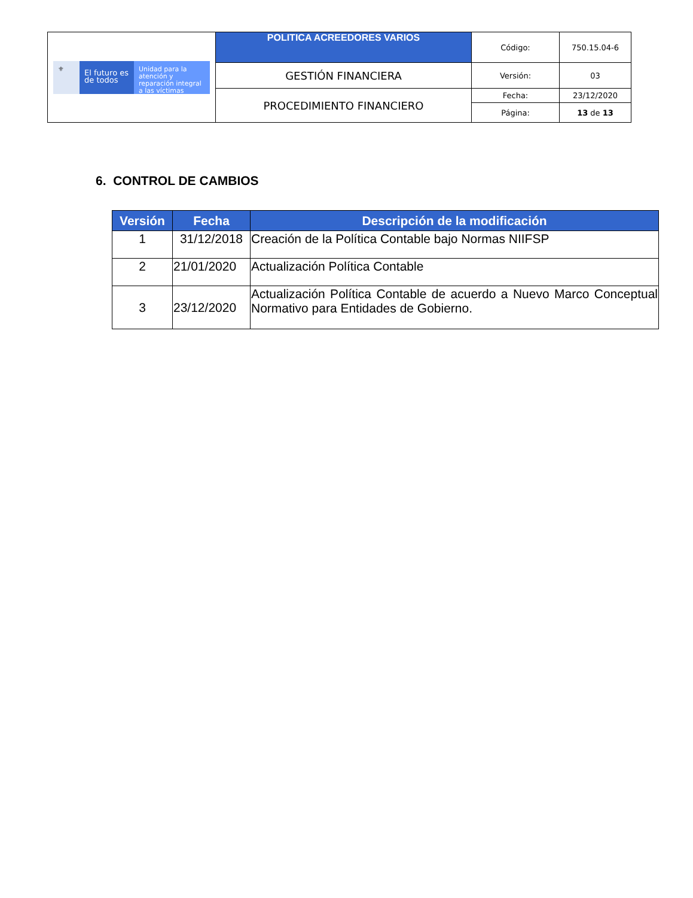| ⚜ El futuro es de todos Unidad para la atención y reparación integral a las víctimas | POLITICA ACREEDORES VARIOS | Código: | 750.15.04-6 |
| | GESTIÓN FINANCIERA | Versión: | 03 |
| | PROCEDIMIENTO FINANCIERO | Fecha: | 23/12/2020 |
| | | Página: | 13 de 13 |
6. CONTROL DE CAMBIOS
| Versión | Fecha | Descripción de la modificación |
| --- | --- | --- |
| 1 | 31/12/2018 | Creación de la Política Contable bajo Normas NIIFSP |
| 2 | 21/01/2020 | Actualización Política Contable |
| 3 | 23/12/2020 | Actualización Política Contable de acuerdo a Nuevo Marco Conceptual Normativo para Entidades de Gobierno. |